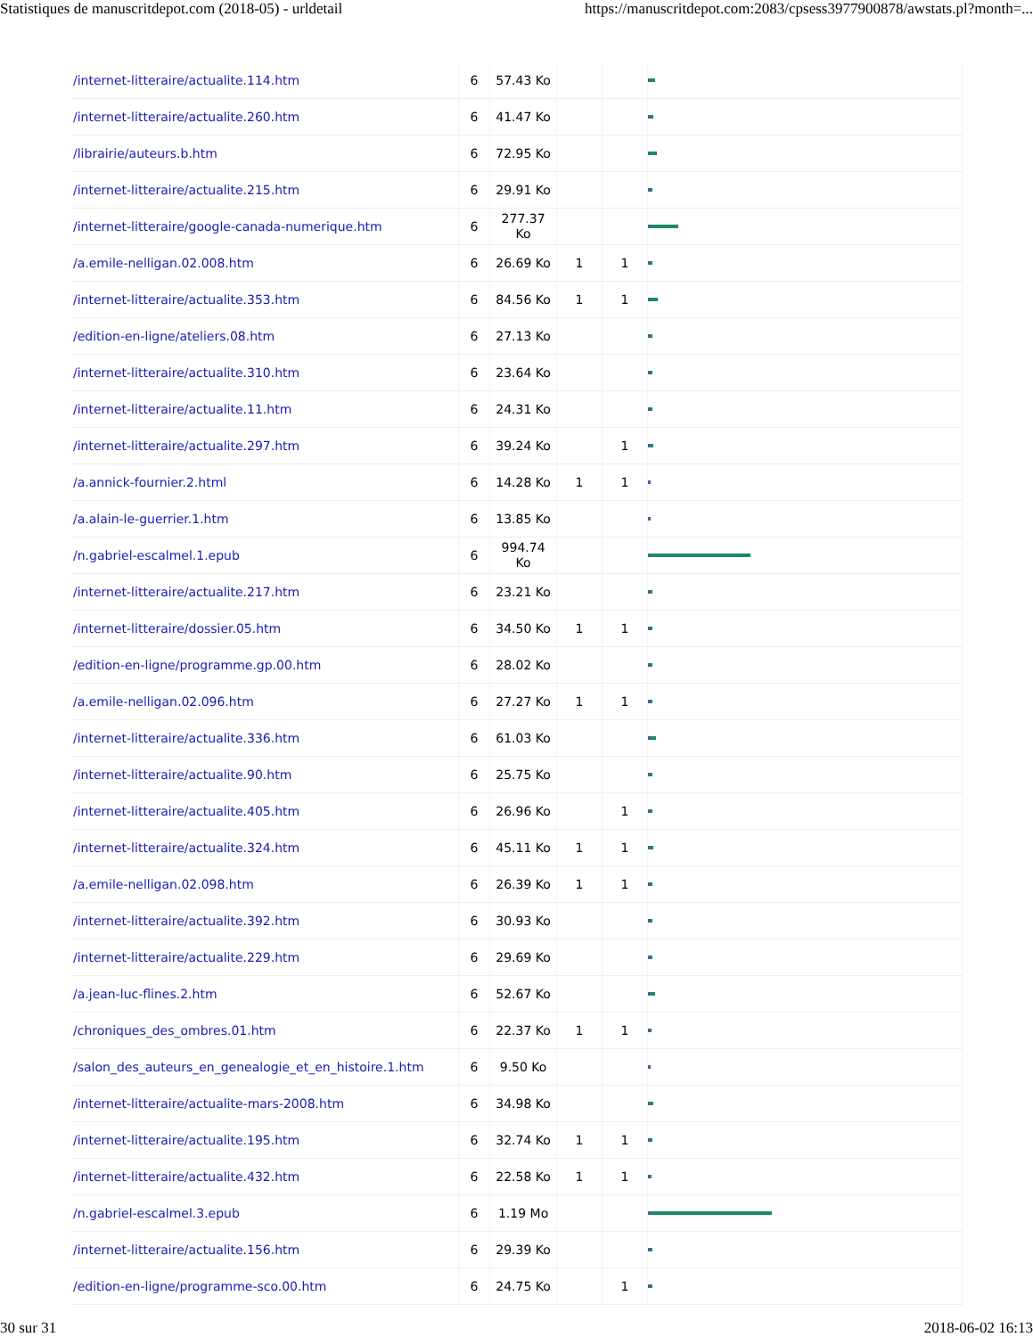Statistiques de manuscritdepot.com (2018-05) - urldetail https://manuscritdepot.com:2083/cpsess3977900878/awstats.pl?month=...
| /internet-litteraire/actualite.114.htm | 6 | 57.43 Ko | | | |
| /internet-litteraire/actualite.260.htm | 6 | 41.47 Ko | | | |
| /librairie/auteurs.b.htm | 6 | 72.95 Ko | | | |
| /internet-litteraire/actualite.215.htm | 6 | 29.91 Ko | | | |
| /internet-litteraire/google-canada-numerique.htm | 6 | 277.37 Ko | | | |
| /a.emile-nelligan.02.008.htm | 6 | 26.69 Ko | 1 | 1 | |
| /internet-litteraire/actualite.353.htm | 6 | 84.56 Ko | 1 | 1 | |
| /edition-en-ligne/ateliers.08.htm | 6 | 27.13 Ko | | | |
| /internet-litteraire/actualite.310.htm | 6 | 23.64 Ko | | | |
| /internet-litteraire/actualite.11.htm | 6 | 24.31 Ko | | | |
| /internet-litteraire/actualite.297.htm | 6 | 39.24 Ko | | 1 | |
| /a.annick-fournier.2.html | 6 | 14.28 Ko | 1 | 1 | |
| /a.alain-le-guerrier.1.htm | 6 | 13.85 Ko | | | |
| /n.gabriel-escalmel.1.epub | 6 | 994.74 Ko | | | |
| /internet-litteraire/actualite.217.htm | 6 | 23.21 Ko | | | |
| /internet-litteraire/dossier.05.htm | 6 | 34.50 Ko | 1 | 1 | |
| /edition-en-ligne/programme.gp.00.htm | 6 | 28.02 Ko | | | |
| /a.emile-nelligan.02.096.htm | 6 | 27.27 Ko | 1 | 1 | |
| /internet-litteraire/actualite.336.htm | 6 | 61.03 Ko | | | |
| /internet-litteraire/actualite.90.htm | 6 | 25.75 Ko | | | |
| /internet-litteraire/actualite.405.htm | 6 | 26.96 Ko | | 1 | |
| /internet-litteraire/actualite.324.htm | 6 | 45.11 Ko | 1 | 1 | |
| /a.emile-nelligan.02.098.htm | 6 | 26.39 Ko | 1 | 1 | |
| /internet-litteraire/actualite.392.htm | 6 | 30.93 Ko | | | |
| /internet-litteraire/actualite.229.htm | 6 | 29.69 Ko | | | |
| /a.jean-luc-flines.2.htm | 6 | 52.67 Ko | | | |
| /chroniques_des_ombres.01.htm | 6 | 22.37 Ko | 1 | 1 | |
| /salon_des_auteurs_en_genealogie_et_en_histoire.1.htm | 6 | 9.50 Ko | | | |
| /internet-litteraire/actualite-mars-2008.htm | 6 | 34.98 Ko | | | |
| /internet-litteraire/actualite.195.htm | 6 | 32.74 Ko | 1 | 1 | |
| /internet-litteraire/actualite.432.htm | 6 | 22.58 Ko | 1 | 1 | |
| /n.gabriel-escalmel.3.epub | 6 | 1.19 Mo | | | |
| /internet-litteraire/actualite.156.htm | 6 | 29.39 Ko | | | |
| /edition-en-ligne/programme-sco.00.htm | 6 | 24.75 Ko | | 1 | |
30 sur 31 2018-06-02 16:13